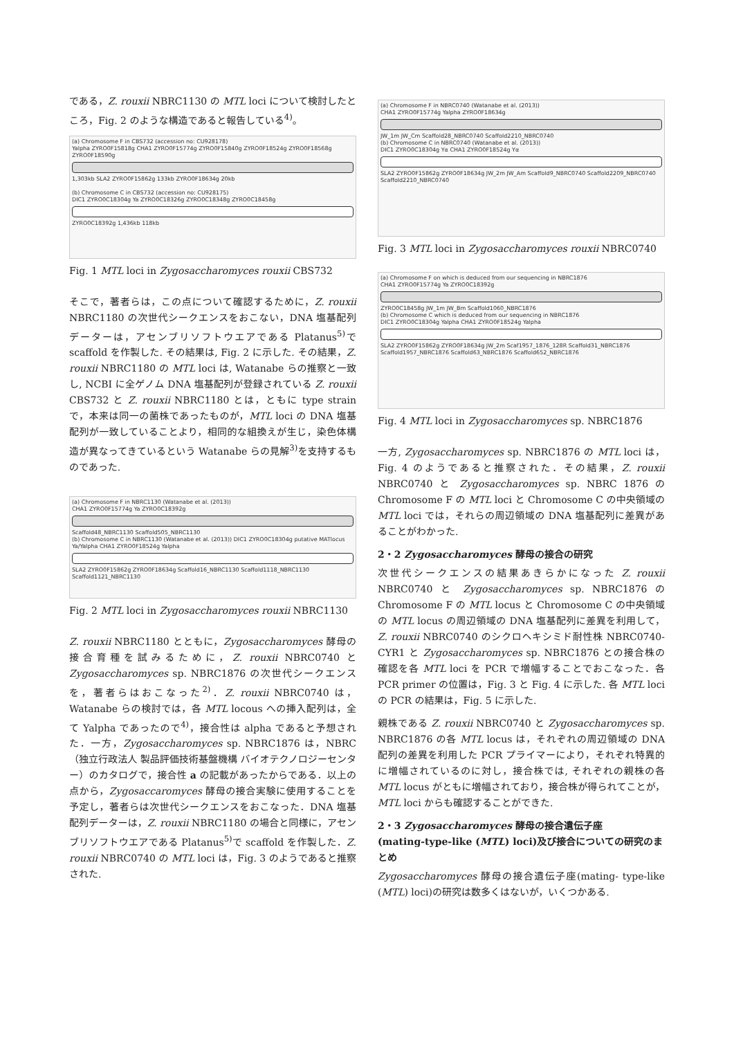である，Z. rouxii NBRC1130 の MTL loci について検討したところ，Fig. 2 のような構造であると報告している<sup>4)</sup>。
(a) Chromosome F in CBS732 (accession no: CU928178)
Yalpha ZYRO0F15818g CHA1 ZYRO0F15774g ZYRO0F15840g ZYRO0F18524g ZYRO0F18568g ZYRO0F18590g
1,303kb SLA2 ZYRO0F15862g 133kb ZYRO0F18634g 20kb
(b) Chromosome C in CBS732 (accession no: CU928175)
DIC1 ZYRO0C18304g Ya ZYRO0C18326g ZYRO0C18348g ZYRO0C18458g
ZYRO0C18392g 1,436kb 118kb
Fig. 1 MTL loci in Zygosaccharomyces rouxii CBS732
そこで，著者らは，この点について確認するために，Z. rouxii NBRC1180 の次世代シークエンスをおこない，DNA 塩基配列データーは，アセンブリソフトウエアである Platanus<sup>5)</sup>で scaffold を作製した. その結果は, Fig. 2 に示した. その結果，Z. rouxii NBRC1180 の MTL loci は, Watanabe らの推察と一致し, NCBI に全ゲノム DNA 塩基配列が登録されている Z. rouxii CBS732 と Z. rouxii NBRC1180 とは，ともに type strain で，本来は同一の菌株であったものが，MTL loci の DNA 塩基配列が一致していることより，相同的な組換えが生じ，染色体構造が異なってきているという Watanabe らの見解<sup>3)</sup>を支持するものであった.
(a) Chromosome F in NBRC1130 (Watanabe et al. (2013))
CHA1 ZYRO0F15774g Ya ZYRO0C18392g
Scaffold48_NBRC1130 Scaffold505_NBRC1130
(b) Chromosome C in NBRC1130 (Watanabe et al. (2013)) DIC1 ZYRO0C18304g putative MATlocus Ya/Yalpha CHA1 ZYRO0F18524g Yalpha
SLA2 ZYRO0F15862g ZYRO0F18634g Scaffold16_NBRC1130 Scaffold1118_NBRC1130 Scaffold1121_NBRC1130
Fig. 2 MTL loci in Zygosaccharomyces rouxii NBRC1130
Z. rouxii NBRC1180 とともに，Zygosaccharomyces 酵母の接合育種を試みるために，Z. rouxii NBRC0740 と Zygosaccharomyces sp. NBRC1876 の次世代シークエンスを，著者らはおこなった<sup>2)</sup>．Z. rouxii NBRC0740 は，Watanabe らの検討では，各 MTL locous への挿入配列は，全て Yalpha であったので<sup>4)</sup>，接合性は alpha であると予想された．一方，Zygosaccharomyces sp. NBRC1876 は，NBRC（独立行政法人 製品評価技術基盤機構 バイオテクノロジーセンター）のカタログで，接合性 a の記載があったからである．以上の点から，Zygosaccaromyces 酵母の接合実験に使用することを予定し，著者らは次世代シークエンスをおこなった．DNA 塩基配列データーは，Z. rouxii NBRC1180 の場合と同様に，アセンブリソフトウエアである Platanus<sup>5)</sup>で scaffold を作製した．Z. rouxii NBRC0740 の MTL loci は，Fig. 3 のようであると推察された.
(a) Chromosome F in NBRC0740 (Watanabe et al. (2013))
CHA1 ZYRO0F15774g Yalpha ZYRO0F18634g
JW_1m JW_Cm Scaffold28_NBRC0740 Scaffold2210_NBRC0740
(b) Chromosome C in NBRC0740 (Watanabe et al. (2013))
DIC1 ZYRO0C18304g Yα CHA1 ZYRO0F18524g Yα
SLA2 ZYRO0F15862g ZYRO0F18634g JW_2m JW_Am Scaffold9_NBRC0740 Scaffold2209_NBRC0740 Scaffold2210_NBRC0740
Fig. 3 MTL loci in Zygosaccharomyces rouxii NBRC0740
(a) Chromosome F on which is deduced from our sequencing in NBRC1876
CHA1 ZYRO0F15774g Ya ZYRO0C18392g
ZYRO0C18458g JW_1m JW_Bm Scaffold1060_NBRC1876
(b) Chromosome C which is deduced from our sequencing in NBRC1876
DIC1 ZYRO0C18304g Yalpha CHA1 ZYRO0F18524g Yalpha
SLA2 ZYRO0F15862g ZYRO0F18634g JW_2m Scaf1957_1876_128R Scaffold31_NBRC1876 Scaffold1957_NBRC1876 Scaffold63_NBRC1876 Scaffold652_NBRC1876
Fig. 4 MTL loci in Zygosaccharomyces sp. NBRC1876
一方, Zygosaccharomyces sp. NBRC1876 の MTL loci は，Fig. 4 のようであると推察された．その結果，Z. rouxii NBRC0740 と Zygosaccharomyces sp. NBRC 1876 の Chromosome F の MTL loci と Chromosome C の中央領域の MTL loci では，それらの周辺領域の DNA 塩基配列に差異があることがわかった.
2・2 Zygosaccharomyces 酵母の接合の研究
次世代シークエンスの結果あきらかになった Z. rouxii NBRC0740 と Zygosaccharomyces sp. NBRC1876 の Chromosome F の MTL locus と Chromosome C の中央領域の MTL locus の周辺領域の DNA 塩基配列に差異を利用して，Z. rouxii NBRC0740 のシクロヘキシミド耐性株 NBRC0740-CYR1 と Zygosaccharomyces sp. NBRC1876 との接合株の確認を各 MTL loci を PCR で増幅することでおこなった．各 PCR primer の位置は，Fig. 3 と Fig. 4 に示した. 各 MTL loci の PCR の結果は，Fig. 5 に示した.
親株である Z. rouxii NBRC0740 と Zygosaccharomyces sp. NBRC1876 の各 MTL locus は，それぞれの周辺領域の DNA 配列の差異を利用した PCR プライマーにより，それぞれ特異的に増幅されているのに対し，接合株では, それぞれの親株の各 MTL locus がともに増幅されており，接合株が得られてことが，MTL loci からも確認することができた.
2・3 Zygosaccharomyces 酵母の接合遺伝子座
(mating-type-like (MTL) loci)及び接合についての研究のまとめ
Zygosaccharomyces 酵母の接合遺伝子座(mating- type-like (MTL) loci)の研究は数多くはないが，いくつかある.